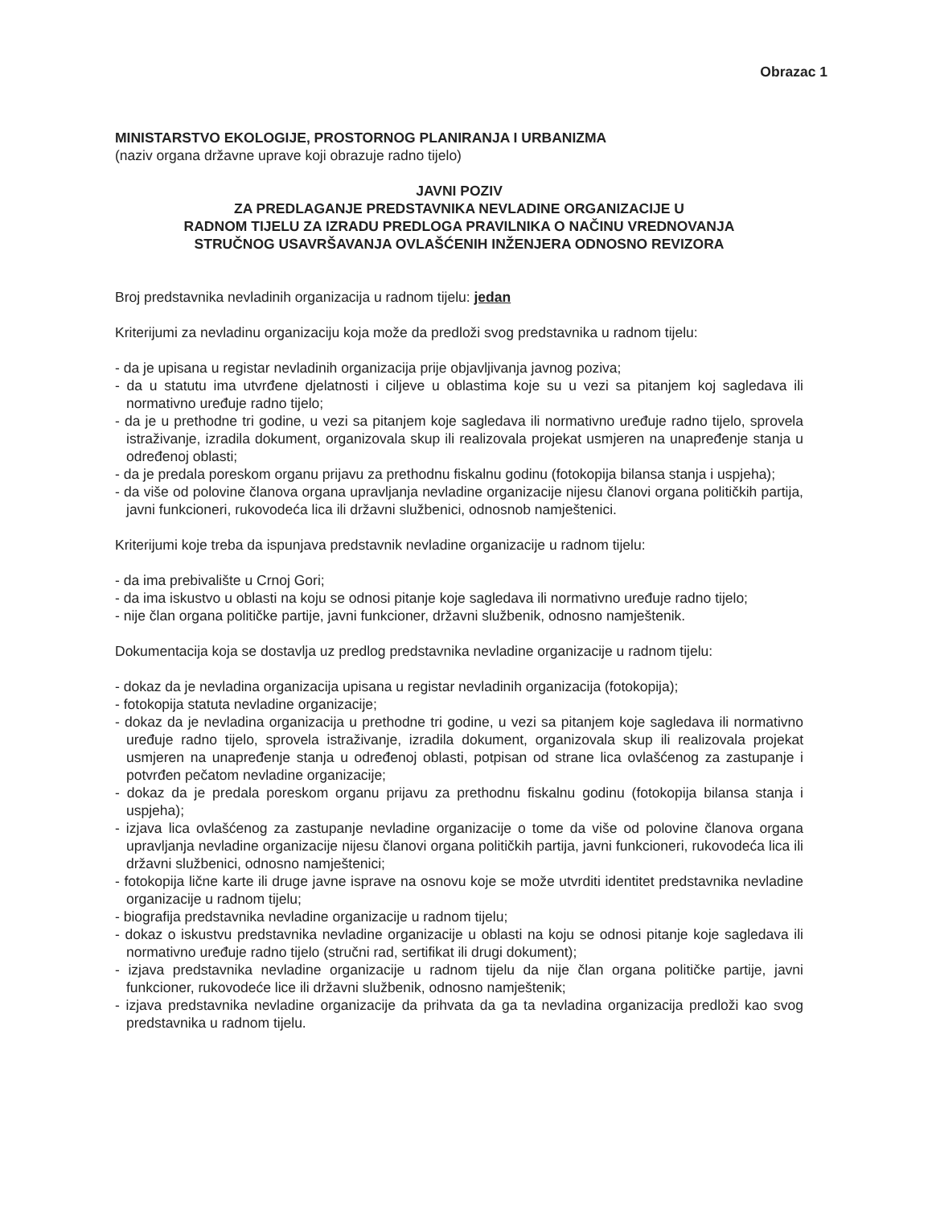Obrazac 1
MINISTARSTVO EKOLOGIJE, PROSTORNOG PLANIRANJA I URBANIZMA
(naziv organa državne uprave koji obrazuje radno tijelo)
JAVNI POZIV
ZA PREDLAGANJE PREDSTAVNIKA NEVLADINE ORGANIZACIJE U
RADNOM TIJELU ZA IZRADU PREDLOGA PRAVILNIKA O NAČINU VREDNOVANJA
STRUČNOG USAVRŠAVANJA OVLAŠĆENIH INŽENJERA ODNOSNO REVIZORA
Broj predstavnika nevladinih organizacija u radnom tijelu: jedan
Kriterijumi za nevladinu organizaciju koja može da predloži svog predstavnika u radnom tijelu:
- da je upisana u registar nevladinih organizacija prije objavljivanja javnog poziva;
- da u statutu ima utvrđene djelatnosti i ciljeve u oblastima koje su u vezi sa pitanjem koj sagledava ili normativno uređuje radno tijelo;
- da je u prethodne tri godine, u vezi sa pitanjem koje sagledava ili normativno uređuje radno tijelo, sprovela istraživanje, izradila dokument, organizovala skup ili realizovala projekat usmjeren na unapređenje stanja u određenoj oblasti;
- da je predala poreskom organu prijavu za prethodnu fiskalnu godinu (fotokopija bilansa stanja i uspjeha);
- da više od polovine članova organa upravljanja nevladine organizacije nijesu članovi organa političkih partija, javni funkcioneri, rukovodeća lica ili državni službenici, odnosnob namještenici.
Kriterijumi koje treba da ispunjava predstavnik nevladine organizacije u radnom tijelu:
- da ima prebivalište u Crnoj Gori;
- da ima iskustvo u oblasti na koju se odnosi pitanje koje sagledava ili normativno uređuje radno tijelo;
- nije član organa političke partije, javni funkcioner, državni službenik, odnosno namještenik.
Dokumentacija koja se dostavlja uz predlog predstavnika nevladine organizacije u radnom tijelu:
- dokaz da je nevladina organizacija upisana u registar nevladinih organizacija (fotokopija);
- fotokopija statuta nevladine organizacije;
- dokaz da je nevladina organizacija u prethodne tri godine, u vezi sa pitanjem koje sagledava ili normativno uređuje radno tijelo, sprovela istraživanje, izradila dokument, organizovala skup ili realizovala projekat usmjeren na unapređenje stanja u određenoj oblasti, potpisan od strane lica ovlašćenog za zastupanje i potvrđen pečatom nevladine organizacije;
- dokaz da je predala poreskom organu prijavu za prethodnu fiskalnu godinu (fotokopija bilansa stanja i uspjeha);
- izjava lica ovlašćenog za zastupanje nevladine organizacije o tome da više od polovine članova organa upravljanja nevladine organizacije nijesu članovi organa političkih partija, javni funkcioneri, rukovodeća lica ili državni službenici, odnosno namještenici;
- fotokopija lične karte ili druge javne isprave na osnovu koje se može utvrditi identitet predstavnika nevladine organizacije u radnom tijelu;
- biografija predstavnika nevladine organizacije u radnom tijelu;
- dokaz o iskustvu predstavnika nevladine organizacije u oblasti na koju se odnosi pitanje koje sagledava ili normativno uređuje radno tijelo (stručni rad, sertifikat ili drugi dokument);
- izjava predstavnika nevladine organizacije u radnom tijelu da nije član organa političke partije, javni funkcioner, rukovodeće lice ili državni službenik, odnosno namještenik;
- izjava predstavnika nevladine organizacije da prihvata da ga ta nevladina organizacija predloži kao svog predstavnika u radnom tijelu.